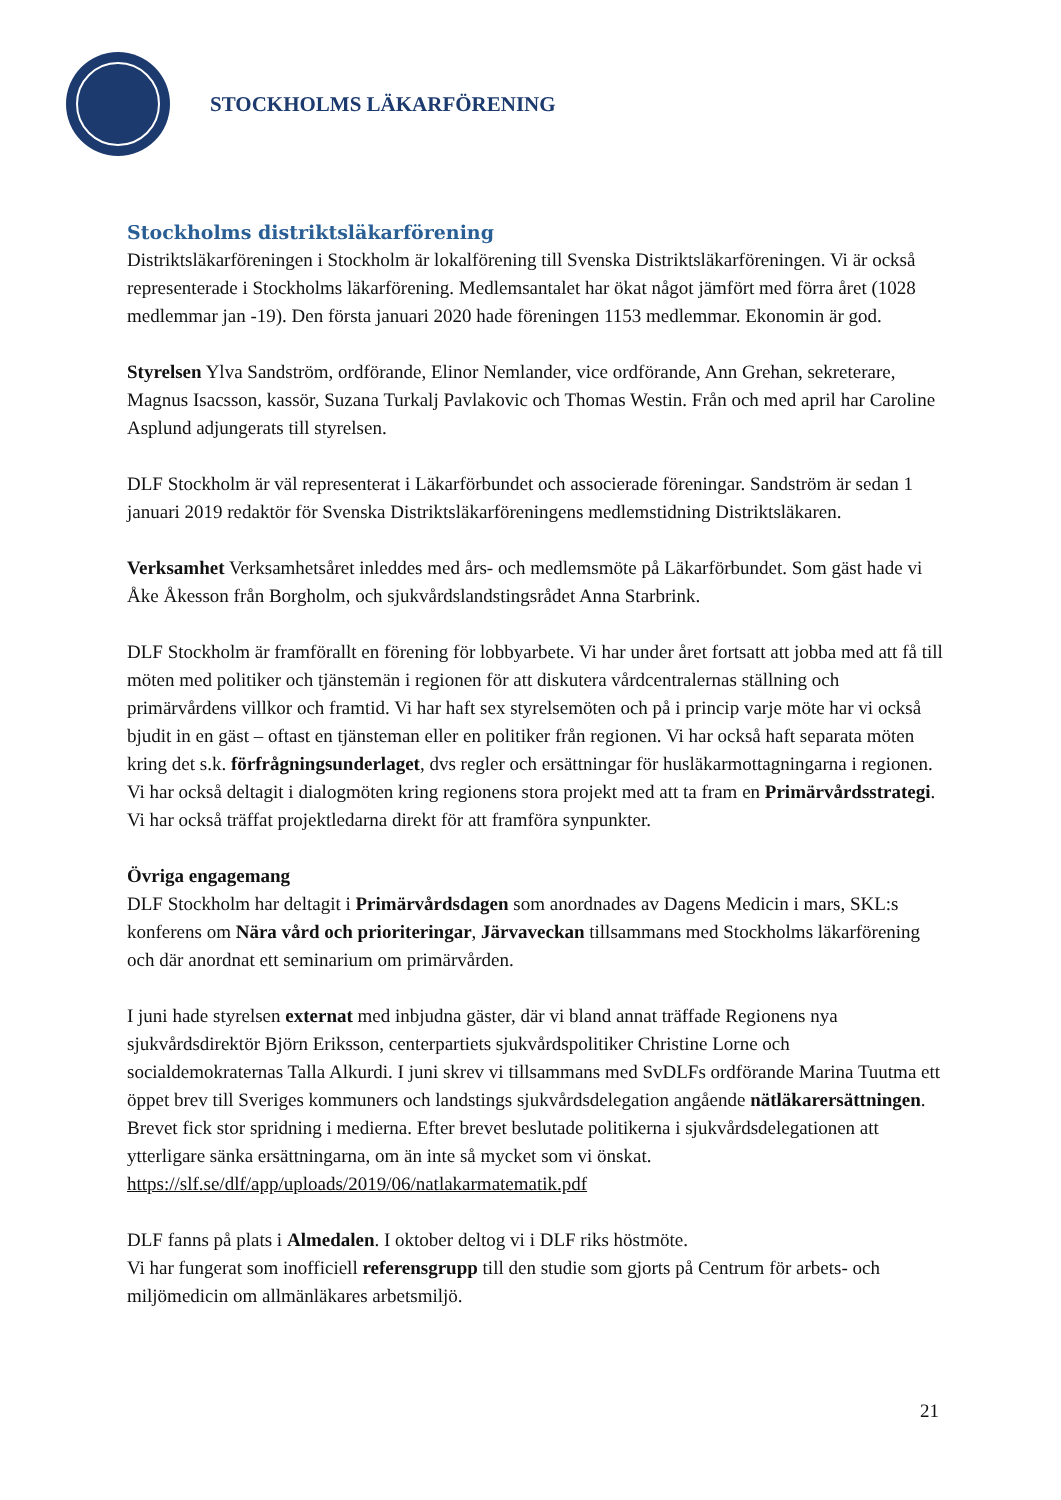STOCKHOLMS LÄKARFÖRENING
Stockholms distriktsläkarförening
Distriktsläkarföreningen i Stockholm är lokalförening till Svenska Distriktsläkarföreningen. Vi är också representerade i Stockholms läkarförening. Medlemsantalet har ökat något jämfört med förra året (1028 medlemmar jan -19). Den första januari 2020 hade föreningen 1153 medlemmar. Ekonomin är god.
Styrelsen Ylva Sandström, ordförande, Elinor Nemlander, vice ordförande, Ann Grehan, sekreterare, Magnus Isacsson, kassör, Suzana Turkalj Pavlakovic och Thomas Westin. Från och med april har Caroline Asplund adjungerats till styrelsen.
DLF Stockholm är väl representerat i Läkarförbundet och associerade föreningar. Sandström är sedan 1 januari 2019 redaktör för Svenska Distriktsläkarföreningens medlemstidning Distriktsläkaren.
Verksamhet Verksamhetsåret inleddes med års- och medlemsmöte på Läkarförbundet. Som gäst hade vi Åke Åkesson från Borgholm, och sjukvårdslandstingsrådet Anna Starbrink.
DLF Stockholm är framförallt en förening för lobbyarbete. Vi har under året fortsatt att jobba med att få till möten med politiker och tjänstemän i regionen för att diskutera vårdcentralernas ställning och primärvårdens villkor och framtid. Vi har haft sex styrelsemöten och på i princip varje möte har vi också bjudit in en gäst – oftast en tjänsteman eller en politiker från regionen. Vi har också haft separata möten kring det s.k. förfrågningsunderlaget, dvs regler och ersättningar för husläkarmottagningarna i regionen. Vi har också deltagit i dialogmöten kring regionens stora projekt med att ta fram en Primärvårdsstrategi. Vi har också träffat projektledarna direkt för att framföra synpunkter.
Övriga engagemang
DLF Stockholm har deltagit i Primärvårdsdagen som anordnades av Dagens Medicin i mars, SKL:s konferens om Nära vård och prioriteringar, Järvaveckan tillsammans med Stockholms läkarförening och där anordnat ett seminarium om primärvården.
I juni hade styrelsen externat med inbjudna gäster, där vi bland annat träffade Regionens nya sjukvårdsdirektör Björn Eriksson, centerpartiets sjukvårdspolitiker Christine Lorne och socialdemokraternas Talla Alkurdi. I juni skrev vi tillsammans med SvDLFs ordförande Marina Tuutma ett öppet brev till Sveriges kommuners och landstings sjukvårdsdelegation angående nätläkarersättningen. Brevet fick stor spridning i medierna. Efter brevet beslutade politikerna i sjukvårdsdelegationen att ytterligare sänka ersättningarna, om än inte så mycket som vi önskat. https://slf.se/dlf/app/uploads/2019/06/natlakarmatematik.pdf
DLF fanns på plats i Almedalen. I oktober deltog vi i DLF riks höstmöte.
Vi har fungerat som inofficiell referensgrupp till den studie som gjorts på Centrum för arbets- och miljömedicin om allmänläkares arbetsmiljö.
21